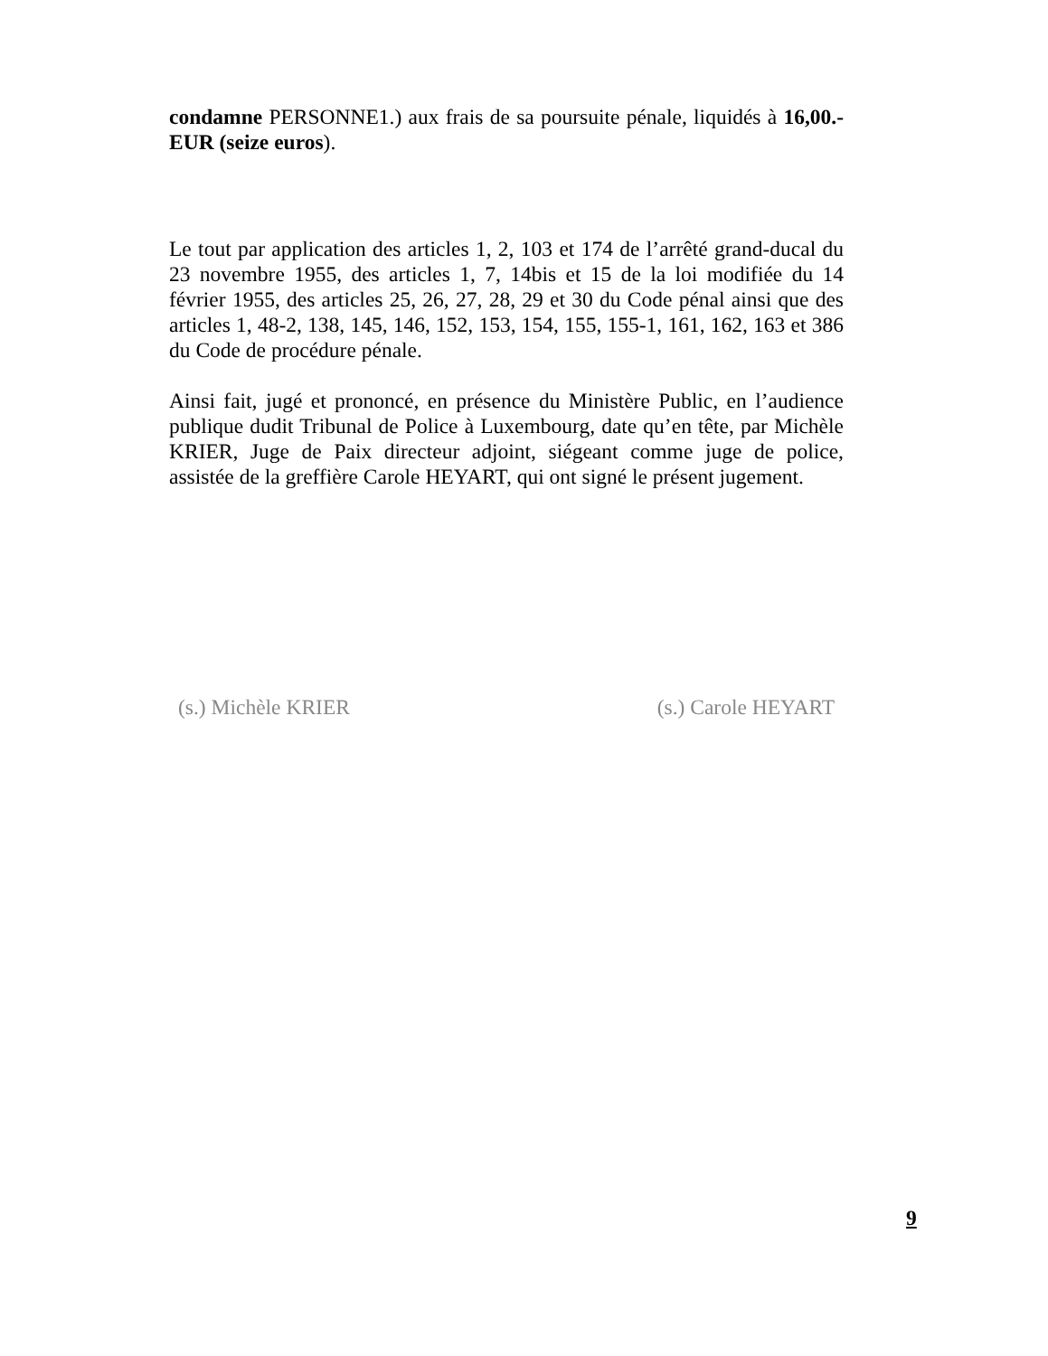condamne PERSONNE1.) aux frais de sa poursuite pénale, liquidés à 16,00.- EUR (seize euros).
Le tout par application des articles 1, 2, 103 et 174 de l’arrêté grand-ducal du 23 novembre 1955, des articles 1, 7, 14bis et 15 de la loi modifiée du 14 février 1955, des articles 25, 26, 27, 28, 29 et 30 du Code pénal ainsi que des articles 1, 48-2, 138, 145, 146, 152, 153, 154, 155, 155-1, 161, 162, 163 et 386 du Code de procédure pénale.
Ainsi fait, jugé et prononcé, en présence du Ministère Public, en l’audience publique dudit Tribunal de Police à Luxembourg, date qu’en tête, par Michèle KRIER, Juge de Paix directeur adjoint, siégeant comme juge de police, assistée de la greffière Carole HEYART, qui ont signé le présent jugement.
(s.) Michèle KRIER (s.) Carole HEYART
9